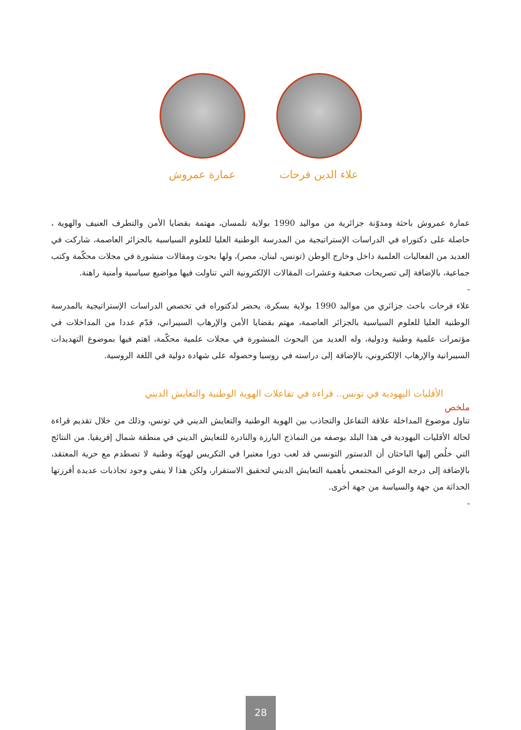علاء الدين فرحات عمارة عمروش
عمارة عمروش باحثة ومدوّنة جزائرية من مواليد 1990 بولاية تلمسان، مهتمة بقضايا الأمن والتطرف العنيف والهوية ، حاصلة على دكتوراه في الدراسات الإستراتيجية من المدرسة الوطنية العليا للعلوم السياسية بالجزائر العاصمة، شاركت في العديد من الفعاليات العلمية داخل وخارج الوطن (تونس، لبنان، مصر)، ولها بحوث ومقالات منشورة في مجلات محكّمة وكتب جماعية، بالإضافة إلى تصريحات صحفية وعشرات المقالات الإلكترونية التي تناولت فيها مواضيع سياسية وأمنية راهنة.
-
علاء فرحات باحث جزائري من مواليد 1990 بولاية بسكرة، يحضر لدكتوراه في تخصص الدراسات الإستراتيجية بالمدرسة الوطنية العليا للعلوم السياسية بالجزائر العاصمة، مهتم بقضايا الأمن والإرهاب السيبراني، قدّم عددا من المداخلات في مؤتمرات علمية وطنية ودولية، وله العديد من البحوث المنشورة في مجلات علمية محكّمة، اهتم فيها بموضوع التهديدات السيبرانية والإرهاب الإلكتروني، بالإضافة إلى دراسته في روسيا وحصوله على شهادة دولية في اللغة الروسية.
الأقليات اليهودية في تونس.. قراءة في تفاعلات الهوية الوطنية والتعايش الديني
ملخص
تناول موضوع المداخلة علاقة التفاعل والتجاذب بين الهوية الوطنية والتعايش الديني في تونس، وذلك من خلال تقديم قراءة لحالة الأقليات اليهودية في هذا البلد بوصفه من النماذج البارزة والنادرة للتعايش الديني في منطقة شمال إفريقيا. من النتائج التي خلُص إليها الباحثان أن الدستور التونسي قد لعب دورا معتبرا في التكريس لهويّة وطنية لا تصطدم مع حرية المعتقد، بالإضافة إلى درجة الوعي المجتمعي بأهمية التعايش الديني لتحقيق الاستقرار، ولكن هذا لا ينفي وجود تجاذبات عديدة أفرزتها الحداثة من جهة والسياسة من جهة أخرى.
-
28